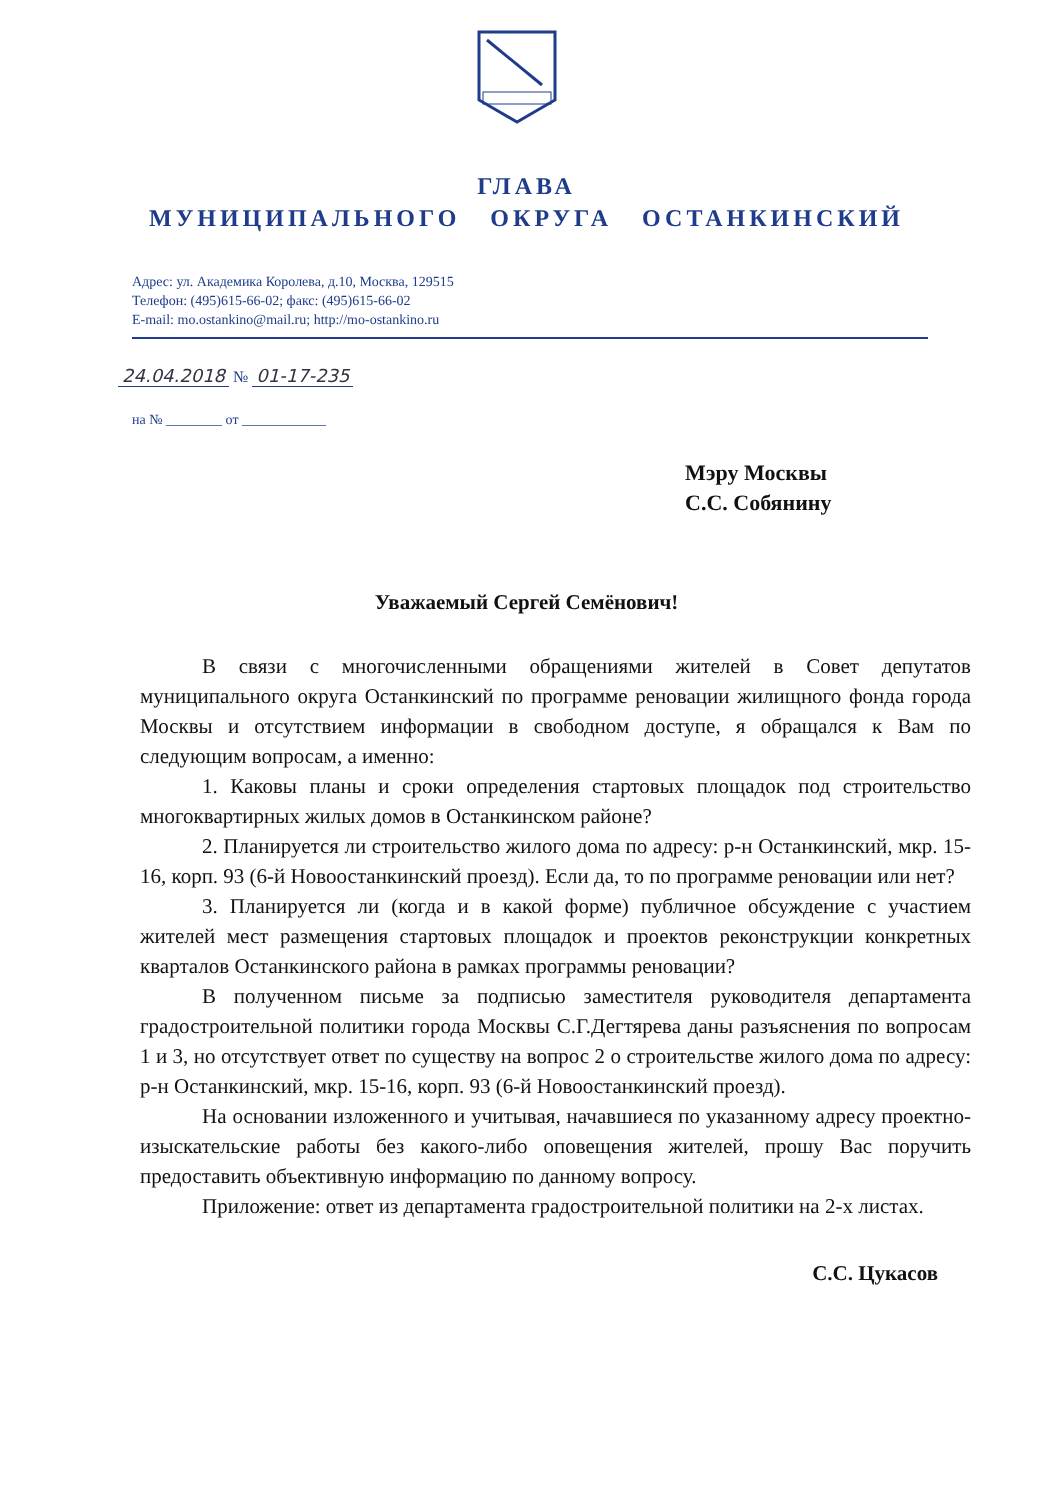ГЛАВА
МУНИЦИПАЛЬНОГО ОКРУГА ОСТАНКИНСКИЙ
Адрес: ул. Академика Королева, д.10, Москва, 129515
Телефон: (495)615-66-02; факс: (495)615-66-02
E-mail: mo.ostankino@mail.ru; http://mo-ostankino.ru
24.04.2018 № 01-17-235
на № ________ от ____________
Мэру Москвы
С.С. Собянину
Уважаемый Сергей Семёнович!
В связи с многочисленными обращениями жителей в Совет депутатов муниципального округа Останкинский по программе реновации жилищного фонда города Москвы и отсутствием информации в свободном доступе, я обращался к Вам по следующим вопросам, а именно:
1. Каковы планы и сроки определения стартовых площадок под строительство многоквартирных жилых домов в Останкинском районе?
2. Планируется ли строительство жилого дома по адресу: р-н Останкинский, мкр. 15-16, корп. 93 (6-й Новоостанкинский проезд). Если да, то по программе реновации или нет?
3. Планируется ли (когда и в какой форме) публичное обсуждение с участием жителей мест размещения стартовых площадок и проектов реконструкции конкретных кварталов Останкинского района в рамках программы реновации?
В полученном письме за подписью заместителя руководителя департамента градостроительной политики города Москвы С.Г.Дегтярева даны разъяснения по вопросам 1 и 3, но отсутствует ответ по существу на вопрос 2 о строительстве жилого дома по адресу: р-н Останкинский, мкр. 15-16, корп. 93 (6-й Новоостанкинский проезд).
На основании изложенного и учитывая, начавшиеся по указанному адресу проектно-изыскательские работы без какого-либо оповещения жителей, прошу Вас поручить предоставить объективную информацию по данному вопросу.
Приложение: ответ из департамента градостроительной политики на 2-х листах.
С.С. Цукасов